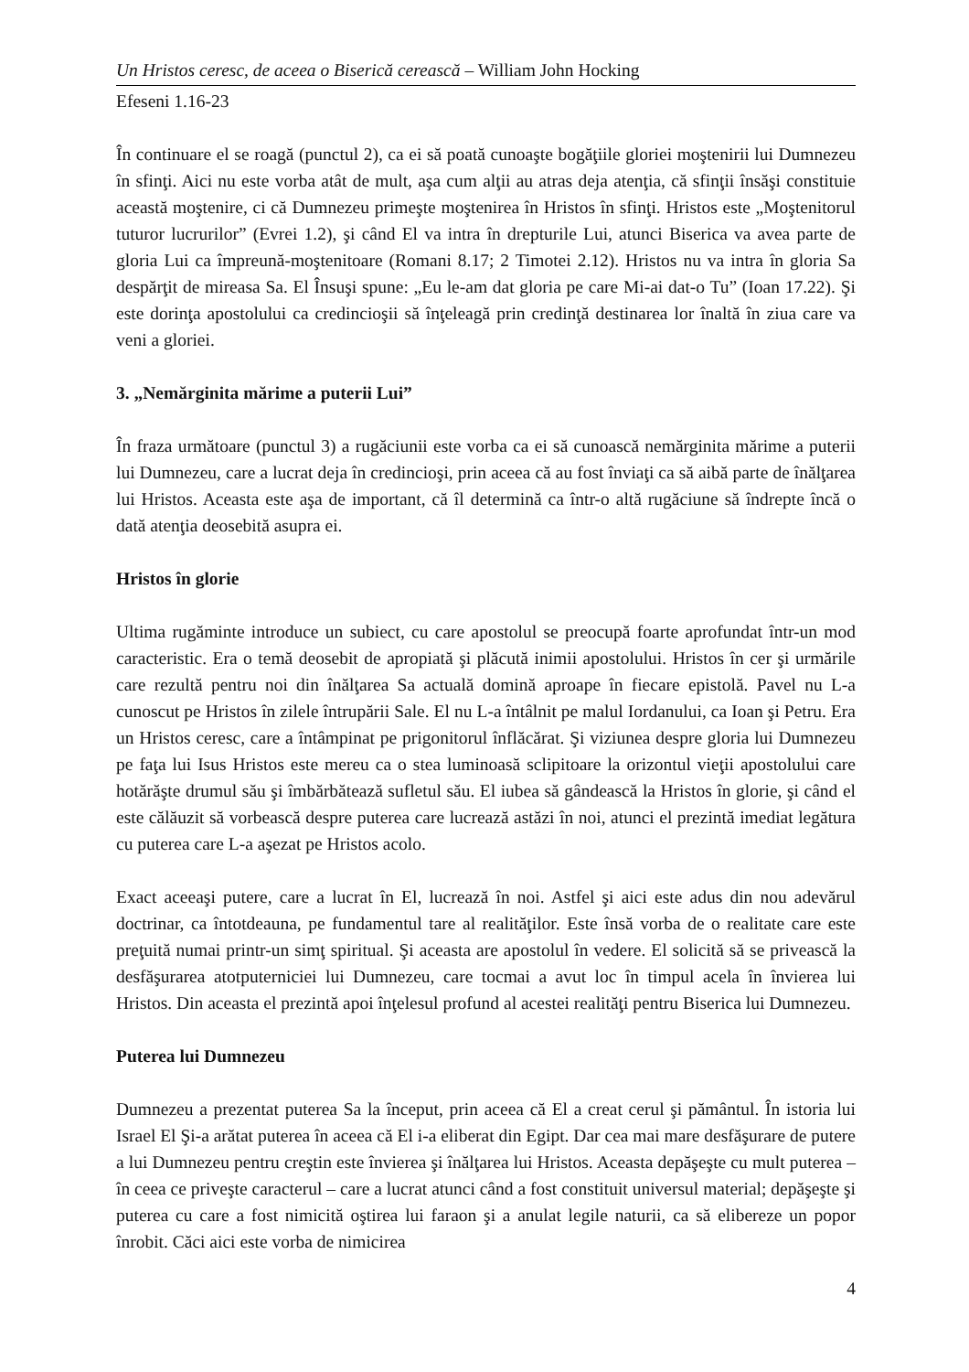Un Hristos ceresc, de aceea o Biserică cerească – William John Hocking
Efeseni 1.16-23
În continuare el se roagă (punctul 2), ca ei să poată cunoaşte bogăţiile gloriei moştenirii lui Dumnezeu în sfinţi. Aici nu este vorba atât de mult, aşa cum alţii au atras deja atenţia, că sfinţii însăşi constituie această moştenire, ci că Dumnezeu primeşte moştenirea în Hristos în sfinţi. Hristos este „Moştenitorul tuturor lucrurilor” (Evrei 1.2), şi când El va intra în drepturile Lui, atunci Biserica va avea parte de gloria Lui ca împreună-moştenitoare (Romani 8.17; 2 Timotei 2.12). Hristos nu va intra în gloria Sa despărţit de mireasa Sa. El Însuşi spune: „Eu le-am dat gloria pe care Mi-ai dat-o Tu” (Ioan 17.22). Şi este dorinţa apostolului ca credincioşii să înţeleagă prin credinţă destinarea lor înaltă în ziua care va veni a gloriei.
3. „Nemărginita mărime a puterii Lui”
În fraza următoare (punctul 3) a rugăciunii este vorba ca ei să cunoască nemărginita mărime a puterii lui Dumnezeu, care a lucrat deja în credincioşi, prin aceea că au fost înviaţi ca să aibă parte de înălţarea lui Hristos. Aceasta este aşa de important, că îl determină ca într-o altă rugăciune să îndrepte încă o dată atenţia deosebită asupra ei.
Hristos în glorie
Ultima rugăminte introduce un subiect, cu care apostolul se preocupă foarte aprofundat într-un mod caracteristic. Era o temă deosebit de apropiată şi plăcută inimii apostolului. Hristos în cer şi urmările care rezultă pentru noi din înălţarea Sa actuală domină aproape în fiecare epistolă. Pavel nu L-a cunoscut pe Hristos în zilele întrupării Sale. El nu L-a întâlnit pe malul Iordanului, ca Ioan şi Petru. Era un Hristos ceresc, care a întâmpinat pe prigonitorul înflăcărat. Şi viziunea despre gloria lui Dumnezeu pe faţa lui Isus Hristos este mereu ca o stea luminoasă sclipitoare la orizontul vieţii apostolului care hotărăşte drumul său şi îmbărbătează sufletul său. El iubea să gândească la Hristos în glorie, şi când el este călăuzit să vorbească despre puterea care lucrează astăzi în noi, atunci el prezintă imediat legătura cu puterea care L-a aşezat pe Hristos acolo.
Exact aceeaşi putere, care a lucrat în El, lucrează în noi. Astfel şi aici este adus din nou adevărul doctrinar, ca întotdeauna, pe fundamentul tare al realităţilor. Este însă vorba de o realitate care este preţuită numai printr-un simţ spiritual. Şi aceasta are apostolul în vedere. El solicită să se privească la desfăşurarea atotputerniciei lui Dumnezeu, care tocmai a avut loc în timpul acela în învierea lui Hristos. Din aceasta el prezintă apoi înţelesul profund al acestei realităţi pentru Biserica lui Dumnezeu.
Puterea lui Dumnezeu
Dumnezeu a prezentat puterea Sa la început, prin aceea că El a creat cerul şi pământul. În istoria lui Israel El Şi-a arătat puterea în aceea că El i-a eliberat din Egipt. Dar cea mai mare desfăşurare de putere a lui Dumnezeu pentru creştin este învierea şi înălţarea lui Hristos. Aceasta depăşeşte cu mult puterea – în ceea ce priveşte caracterul – care a lucrat atunci când a fost constituit universul material; depăşeşte şi puterea cu care a fost nimicită oştirea lui faraon şi a anulat legile naturii, ca să elibereze un popor înrobit. Căci aici este vorba de nimicirea
4